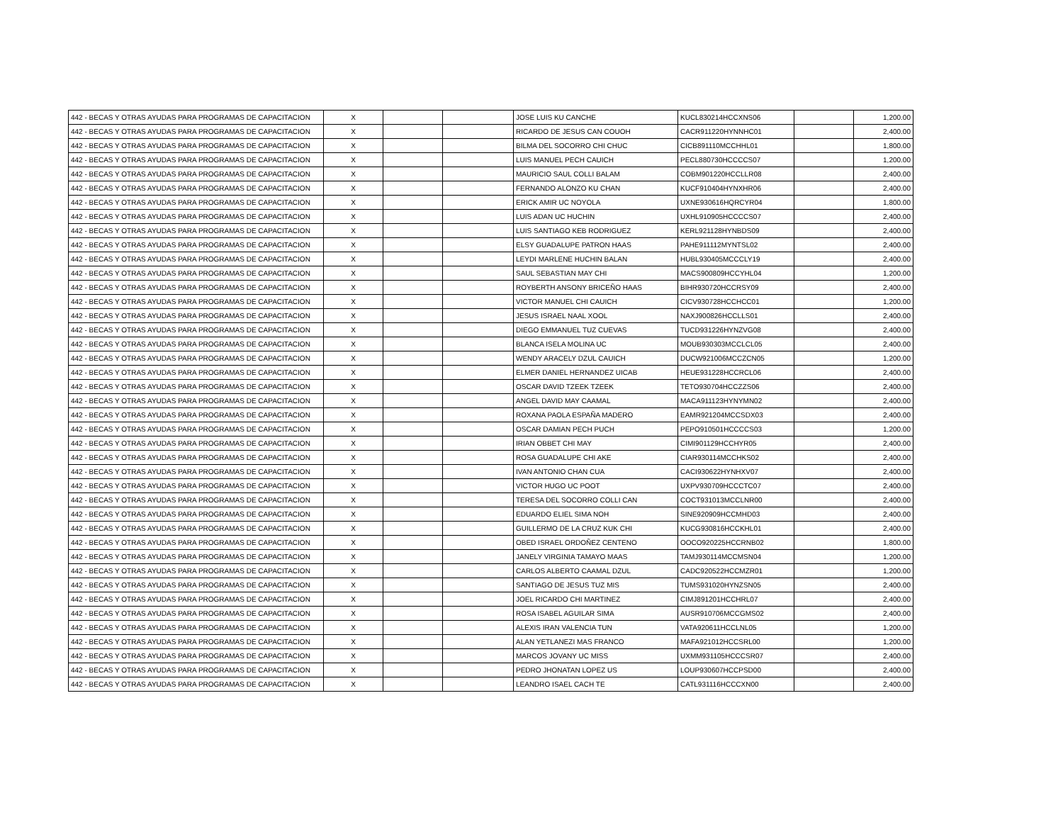| 442 - BECAS Y OTRAS AYUDAS PARA PROGRAMAS DE CAPACITACION | X | | | JOSE LUIS KU CANCHE | KUCL830214HCCXNS06 | | 1,200.00 |
| 442 - BECAS Y OTRAS AYUDAS PARA PROGRAMAS DE CAPACITACION | X | | | RICARDO DE JESUS CAN COUOH | CACR911220HYNNHC01 | | 2,400.00 |
| 442 - BECAS Y OTRAS AYUDAS PARA PROGRAMAS DE CAPACITACION | X | | | BILMA DEL SOCORRO CHI CHUC | CICB891110MCCHHL01 | | 1,800.00 |
| 442 - BECAS Y OTRAS AYUDAS PARA PROGRAMAS DE CAPACITACION | X | | | LUIS MANUEL PECH CAUICH | PECL880730HCCCCS07 | | 1,200.00 |
| 442 - BECAS Y OTRAS AYUDAS PARA PROGRAMAS DE CAPACITACION | X | | | MAURICIO SAUL COLLI BALAM | COBM901220HCCLLR08 | | 2,400.00 |
| 442 - BECAS Y OTRAS AYUDAS PARA PROGRAMAS DE CAPACITACION | X | | | FERNANDO ALONZO KU CHAN | KUCF910404HYNXHR06 | | 2,400.00 |
| 442 - BECAS Y OTRAS AYUDAS PARA PROGRAMAS DE CAPACITACION | X | | | ERICK AMIR UC NOYOLA | UXNE930616HQRCYR04 | | 1,800.00 |
| 442 - BECAS Y OTRAS AYUDAS PARA PROGRAMAS DE CAPACITACION | X | | | LUIS ADAN UC HUCHIN | UXHL910905HCCCCS07 | | 2,400.00 |
| 442 - BECAS Y OTRAS AYUDAS PARA PROGRAMAS DE CAPACITACION | X | | | LUIS SANTIAGO KEB RODRIGUEZ | KERL921128HYNBDS09 | | 2,400.00 |
| 442 - BECAS Y OTRAS AYUDAS PARA PROGRAMAS DE CAPACITACION | X | | | ELSY GUADALUPE PATRON HAAS | PAHE911112MYNTSL02 | | 2,400.00 |
| 442 - BECAS Y OTRAS AYUDAS PARA PROGRAMAS DE CAPACITACION | X | | | LEYDI MARLENE HUCHIN BALAN | HUBL930405MCCCLY19 | | 2,400.00 |
| 442 - BECAS Y OTRAS AYUDAS PARA PROGRAMAS DE CAPACITACION | X | | | SAUL SEBASTIAN MAY CHI | MACS900809HCCYHL04 | | 1,200.00 |
| 442 - BECAS Y OTRAS AYUDAS PARA PROGRAMAS DE CAPACITACION | X | | | ROYBERTH ANSONY BRICEÑO HAAS | BIHR930720HCCRSY09 | | 2,400.00 |
| 442 - BECAS Y OTRAS AYUDAS PARA PROGRAMAS DE CAPACITACION | X | | | VICTOR MANUEL CHI CAUICH | CICV930728HCCHCC01 | | 1,200.00 |
| 442 - BECAS Y OTRAS AYUDAS PARA PROGRAMAS DE CAPACITACION | X | | | JESUS ISRAEL NAAL XOOL | NAXJ900826HCCLLS01 | | 2,400.00 |
| 442 - BECAS Y OTRAS AYUDAS PARA PROGRAMAS DE CAPACITACION | X | | | DIEGO EMMANUEL TUZ CUEVAS | TUCD931226HYNZVG08 | | 2,400.00 |
| 442 - BECAS Y OTRAS AYUDAS PARA PROGRAMAS DE CAPACITACION | X | | | BLANCA ISELA MOLINA UC | MOUB930303MCCLCL05 | | 2,400.00 |
| 442 - BECAS Y OTRAS AYUDAS PARA PROGRAMAS DE CAPACITACION | X | | | WENDY ARACELY DZUL CAUICH | DUCW921006MCCZCN05 | | 1,200.00 |
| 442 - BECAS Y OTRAS AYUDAS PARA PROGRAMAS DE CAPACITACION | X | | | ELMER DANIEL HERNANDEZ UICAB | HEUE931228HCCRCL06 | | 2,400.00 |
| 442 - BECAS Y OTRAS AYUDAS PARA PROGRAMAS DE CAPACITACION | X | | | OSCAR DAVID TZEEK TZEEK | TETO930704HCCZZS06 | | 2,400.00 |
| 442 - BECAS Y OTRAS AYUDAS PARA PROGRAMAS DE CAPACITACION | X | | | ANGEL DAVID MAY CAAMAL | MACA911123HYNYMN02 | | 2,400.00 |
| 442 - BECAS Y OTRAS AYUDAS PARA PROGRAMAS DE CAPACITACION | X | | | ROXANA PAOLA ESPAÑA MADERO | EAMR921204MCCSDX03 | | 2,400.00 |
| 442 - BECAS Y OTRAS AYUDAS PARA PROGRAMAS DE CAPACITACION | X | | | OSCAR DAMIAN PECH PUCH | PEPO910501HCCCCS03 | | 1,200.00 |
| 442 - BECAS Y OTRAS AYUDAS PARA PROGRAMAS DE CAPACITACION | X | | | IRIAN OBBET CHI MAY | CIMI901129HCCHYR05 | | 2,400.00 |
| 442 - BECAS Y OTRAS AYUDAS PARA PROGRAMAS DE CAPACITACION | X | | | ROSA GUADALUPE CHI AKE | CIAR930114MCCHKS02 | | 2,400.00 |
| 442 - BECAS Y OTRAS AYUDAS PARA PROGRAMAS DE CAPACITACION | X | | | IVAN ANTONIO CHAN CUA | CACI930622HYNHXV07 | | 2,400.00 |
| 442 - BECAS Y OTRAS AYUDAS PARA PROGRAMAS DE CAPACITACION | X | | | VICTOR HUGO UC POOT | UXPV930709HCCCTC07 | | 2,400.00 |
| 442 - BECAS Y OTRAS AYUDAS PARA PROGRAMAS DE CAPACITACION | X | | | TERESA DEL SOCORRO COLLI CAN | COCT931013MCCLNR00 | | 2,400.00 |
| 442 - BECAS Y OTRAS AYUDAS PARA PROGRAMAS DE CAPACITACION | X | | | EDUARDO ELIEL SIMA NOH | SINE920909HCCMHD03 | | 2,400.00 |
| 442 - BECAS Y OTRAS AYUDAS PARA PROGRAMAS DE CAPACITACION | X | | | GUILLERMO DE LA CRUZ KUK CHI | KUCG930816HCCKHL01 | | 2,400.00 |
| 442 - BECAS Y OTRAS AYUDAS PARA PROGRAMAS DE CAPACITACION | X | | | OBED ISRAEL ORDOÑEZ CENTENO | OOCO920225HCCRNB02 | | 1,800.00 |
| 442 - BECAS Y OTRAS AYUDAS PARA PROGRAMAS DE CAPACITACION | X | | | JANELY VIRGINIA TAMAYO MAAS | TAMJ930114MCCMSN04 | | 1,200.00 |
| 442 - BECAS Y OTRAS AYUDAS PARA PROGRAMAS DE CAPACITACION | X | | | CARLOS ALBERTO CAAMAL DZUL | CADC920522HCCMZR01 | | 1,200.00 |
| 442 - BECAS Y OTRAS AYUDAS PARA PROGRAMAS DE CAPACITACION | X | | | SANTIAGO DE JESUS TUZ MIS | TUMS931020HYNZSN05 | | 2,400.00 |
| 442 - BECAS Y OTRAS AYUDAS PARA PROGRAMAS DE CAPACITACION | X | | | JOEL RICARDO CHI MARTINEZ | CIMJ891201HCCHRL07 | | 2,400.00 |
| 442 - BECAS Y OTRAS AYUDAS PARA PROGRAMAS DE CAPACITACION | X | | | ROSA ISABEL AGUILAR SIMA | AUSR910706MCCGMS02 | | 2,400.00 |
| 442 - BECAS Y OTRAS AYUDAS PARA PROGRAMAS DE CAPACITACION | X | | | ALEXIS IRAN VALENCIA TUN | VATA920611HCCLNL05 | | 1,200.00 |
| 442 - BECAS Y OTRAS AYUDAS PARA PROGRAMAS DE CAPACITACION | X | | | ALAN YETLANEZI MAS FRANCO | MAFA921012HCCSRL00 | | 1,200.00 |
| 442 - BECAS Y OTRAS AYUDAS PARA PROGRAMAS DE CAPACITACION | X | | | MARCOS JOVANY UC MISS | UXMM931105HCCCSR07 | | 2,400.00 |
| 442 - BECAS Y OTRAS AYUDAS PARA PROGRAMAS DE CAPACITACION | X | | | PEDRO JHONATAN LOPEZ US | LOUP930607HCCPSD00 | | 2,400.00 |
| 442 - BECAS Y OTRAS AYUDAS PARA PROGRAMAS DE CAPACITACION | X | | | LEANDRO ISAEL CACH TE | CATL931116HCCCXN00 | | 2,400.00 |